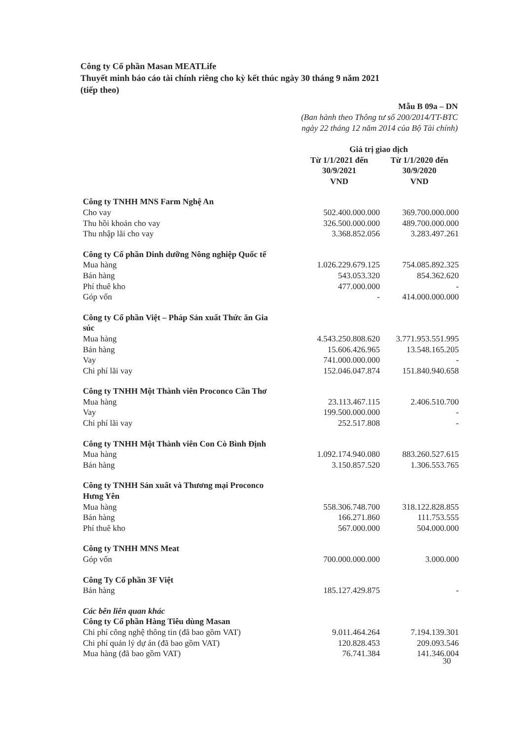Công ty Cổ phần Masan MEATLife
Thuyết minh báo cáo tài chính riêng cho kỳ kết thúc ngày 30 tháng 9 năm 2021
(tiếp theo)
Mẫu B 09a – DN
(Ban hành theo Thông tư số 200/2014/TT-BTC
ngày 22 tháng 12 năm 2014 của Bộ Tài chính)
| | Giá trị giao dịch | |
| --- | --- | --- |
| | Từ 1/1/2021 đến 30/9/2021 VND | Từ 1/1/2020 đến 30/9/2020 VND |
| Công ty TNHH MNS Farm Nghệ An | | |
| Cho vay | 502.400.000.000 | 369.700.000.000 |
| Thu hồi khoản cho vay | 326.500.000.000 | 489.700.000.000 |
| Thu nhập lãi cho vay | 3.368.852.056 | 3.283.497.261 |
| Công ty Cổ phần Dinh dưỡng Nông nghiệp Quốc tế | | |
| Mua hàng | 1.026.229.679.125 | 754.085.892.325 |
| Bán hàng | 543.053.320 | 854.362.620 |
| Phí thuê kho | 477.000.000 | - |
| Góp vốn | - | 414.000.000.000 |
| Công ty Cổ phần Việt – Pháp Sản xuất Thức ăn Gia súc | | |
| Mua hàng | 4.543.250.808.620 | 3.771.953.551.995 |
| Bán hàng | 15.606.426.965 | 13.548.165.205 |
| Vay | 741.000.000.000 | - |
| Chi phí lãi vay | 152.046.047.874 | 151.840.940.658 |
| Công ty TNHH Một Thành viên Proconco Cần Thơ | | |
| Mua hàng | 23.113.467.115 | 2.406.510.700 |
| Vay | 199.500.000.000 | - |
| Chi phí lãi vay | 252.517.808 | - |
| Công ty TNHH Một Thành viên Con Cò Bình Định | | |
| Mua hàng | 1.092.174.940.080 | 883.260.527.615 |
| Bán hàng | 3.150.857.520 | 1.306.553.765 |
| Công ty TNHH Sản xuất và Thương mại Proconco Hưng Yên | | |
| Mua hàng | 558.306.748.700 | 318.122.828.855 |
| Bán hàng | 166.271.860 | 111.753.555 |
| Phí thuê kho | 567.000.000 | 504.000.000 |
| Công ty TNHH MNS Meat | | |
| Góp vốn | 700.000.000.000 | 3.000.000 |
| Công Ty Cổ phần 3F Việt | | |
| Bán hàng | 185.127.429.875 | - |
| Các bên liên quan khác | | |
| Công ty Cổ phần Hàng Tiêu dùng Masan | | |
| Chi phí công nghệ thông tin (đã bao gồm VAT) | 9.011.464.264 | 7.194.139.301 |
| Chi phí quản lý dự án (đã bao gồm VAT) | 120.828.453 | 209.093.546 |
| Mua hàng (đã bao gồm VAT) | 76.741.384 | 141.346.004 |
30